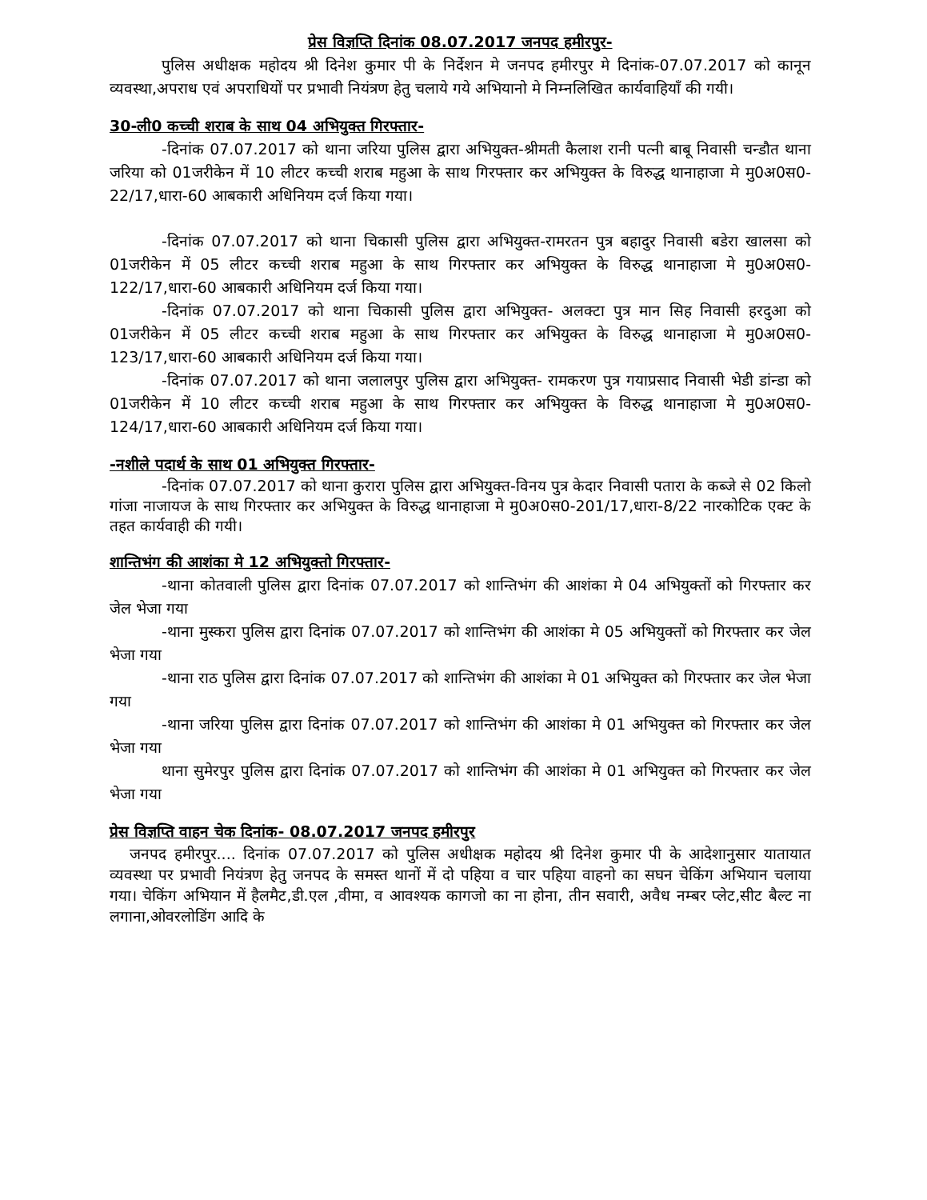प्रेस विज्ञप्ति दिनांक 08.07.2017 जनपद हमीरपुर-
पुलिस अधीक्षक महोदय श्री दिनेश कुमार पी के निर्देशन मे जनपद हमीरपुर मे दिनांक-07.07.2017 को कानून व्यवस्था,अपराध एवं अपराधियों पर प्रभावी नियंत्रण हेतु चलाये गये अभियानो मे निम्नलिखित कार्यवाहियाँ की गयी।
30-ली0 कच्ची शराब के साथ 04 अभियुक्त गिरफ्तार-
-दिनांक 07.07.2017 को थाना जरिया पुलिस द्वारा अभियुक्त-श्रीमती कैलाश रानी पत्नी बाबू निवासी चन्डौत थाना जरिया को 01जरीकेन में 10 लीटर कच्ची शराब महुआ के साथ गिरफ्तार कर अभियुक्त के विरुद्ध थानाहाजा मे मु0अ0स0-22/17,धारा-60 आबकारी अधिनियम दर्ज किया गया।
-दिनांक 07.07.2017 को थाना चिकासी पुलिस द्वारा अभियुक्त-रामरतन पुत्र बहादुर निवासी बडेरा खालसा को 01जरीकेन में 05 लीटर कच्ची शराब महुआ के साथ गिरफ्तार कर अभियुक्त के विरुद्ध थानाहाजा मे मु0अ0स0-122/17,धारा-60 आबकारी अधिनियम दर्ज किया गया।
-दिनांक 07.07.2017 को थाना चिकासी पुलिस द्वारा अभियुक्त- अलक्टा पुत्र मान सिह निवासी हरदुआ को 01जरीकेन में 05 लीटर कच्ची शराब महुआ के साथ गिरफ्तार कर अभियुक्त के विरुद्ध थानाहाजा मे मु0अ0स0-123/17,धारा-60 आबकारी अधिनियम दर्ज किया गया।
-दिनांक 07.07.2017 को थाना जलालपुर पुलिस द्वारा अभियुक्त- रामकरण पुत्र गयाप्रसाद निवासी भेडी डांन्डा को 01जरीकेन में 10 लीटर कच्ची शराब महुआ के साथ गिरफ्तार कर अभियुक्त के विरुद्ध थानाहाजा मे मु0अ0स0-124/17,धारा-60 आबकारी अधिनियम दर्ज किया गया।
-नशीले पदार्थ के साथ 01 अभियुक्त गिरफ्तार-
-दिनांक 07.07.2017 को थाना कुरारा पुलिस द्वारा अभियुक्त-विनय पुत्र केदार निवासी पतारा के कब्जे से 02 किलो गांजा नाजायज के साथ गिरफ्तार कर अभियुक्त के विरुद्ध थानाहाजा मे मु0अ0स0-201/17,धारा-8/22 नारकोटिक एक्ट के तहत कार्यवाही की गयी।
शान्तिभंग की आशंका मे 12 अभियुक्तो गिरफ्तार-
-थाना कोतवाली पुलिस द्वारा दिनांक 07.07.2017 को शान्तिभंग की आशंका मे 04 अभियुक्तों को गिरफ्तार कर जेल भेजा गया
-थाना मुस्करा पुलिस द्वारा दिनांक 07.07.2017 को शान्तिभंग की आशंका मे 05 अभियुक्तों को गिरफ्तार कर जेल भेजा गया
-थाना राठ पुलिस द्वारा दिनांक 07.07.2017 को शान्तिभंग की आशंका मे 01 अभियुक्त को गिरफ्तार कर जेल भेजा गया
-थाना जरिया पुलिस द्वारा दिनांक 07.07.2017 को शान्तिभंग की आशंका मे 01 अभियुक्त को गिरफ्तार कर जेल भेजा गया
थाना सुमेरपुर पुलिस द्वारा दिनांक 07.07.2017 को शान्तिभंग की आशंका मे 01 अभियुक्त को गिरफ्तार कर जेल भेजा गया
प्रेस विज्ञप्ति वाहन चेक दिनांक- 08.07.2017 जनपद हमीरपुर
जनपद हमीरपुर.... दिनांक 07.07.2017 को पुलिस अधीक्षक महोदय श्री दिनेश कुमार पी के आदेशानुसार यातायात व्यवस्था पर प्रभावी नियंत्रण हेतु जनपद के समस्त थानों में दो पहिया व चार पहिया वाहनो का सघन चेकिंग अभियान चलाया गया। चेकिंग अभियान में हैलमैट,डी.एल ,वीमा, व आवश्यक कागजो का ना होना, तीन सवारी, अवैध नम्बर प्लेट,सीट बैल्ट ना लगाना,ओवरलोडिंग आदि के